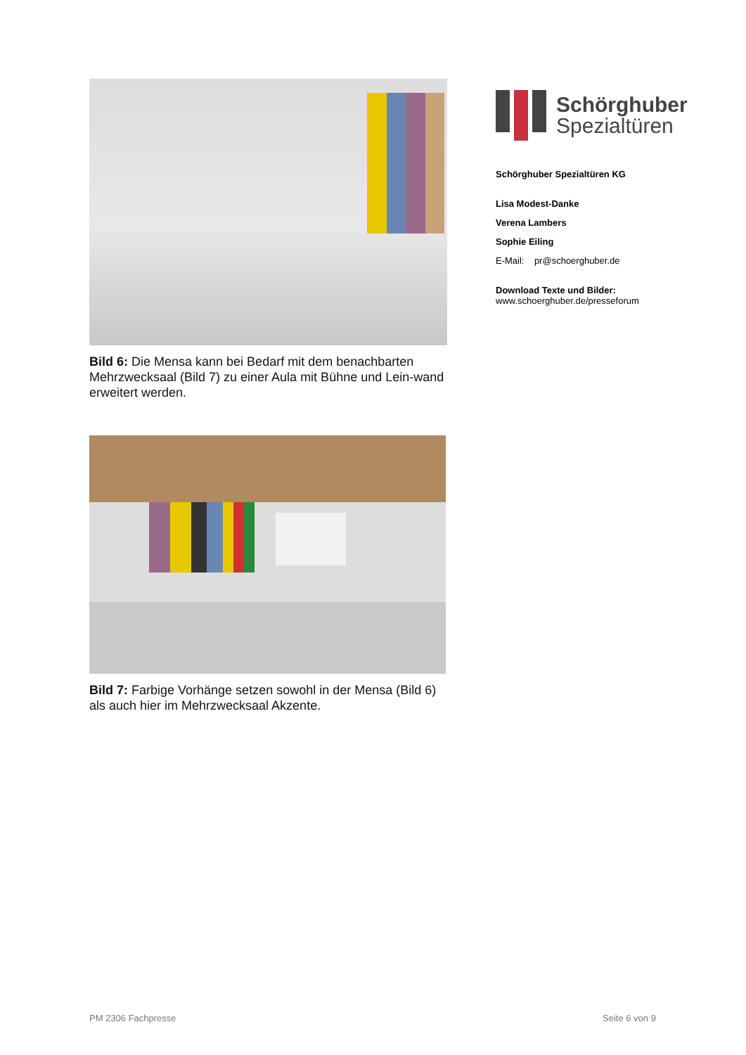Bild 6: Die Mensa kann bei Bedarf mit dem benachbarten Mehrzwecksaal (Bild 7) zu einer Aula mit Bühne und Lein-wand erweitert werden.
Bild 7: Farbige Vorhänge setzen sowohl in der Mensa (Bild 6) als auch hier im Mehrzwecksaal Akzente.
Schörghuber
Spezialtüren
Schörghuber Spezialtüren KG
Lisa Modest-Danke
Verena Lambers
Sophie Eiling
E-Mail: pr@schoerghuber.de
Download Texte und Bilder:
www.schoerghuber.de/presseforum
PM 2306 Fachpresse Seite 6 von 9